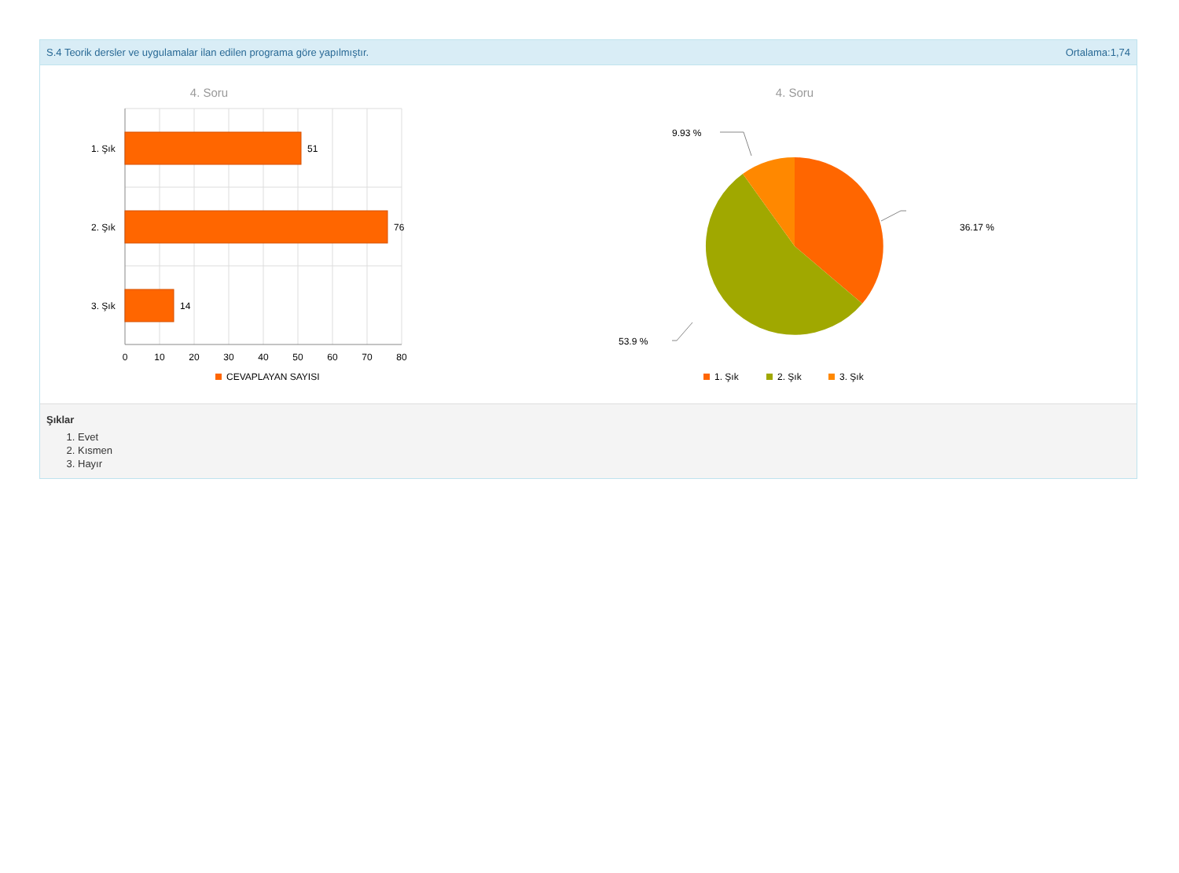S.4 Teorik dersler ve uygulamalar ilan edilen programa göre yapılmıştır. Ortalama:1,74
4. Soru
51
76
14
1. Şık
2. Şık
3. Şık
0
10
20
30
40
50
60
70
80
CEVAPLAYAN SAYISI
4. Soru
9.93 %
36.17 %
53.9 %
1. Şık
2. Şık
3. Şık
Şıklar
1. Evet
2. Kısmen
3. Hayır